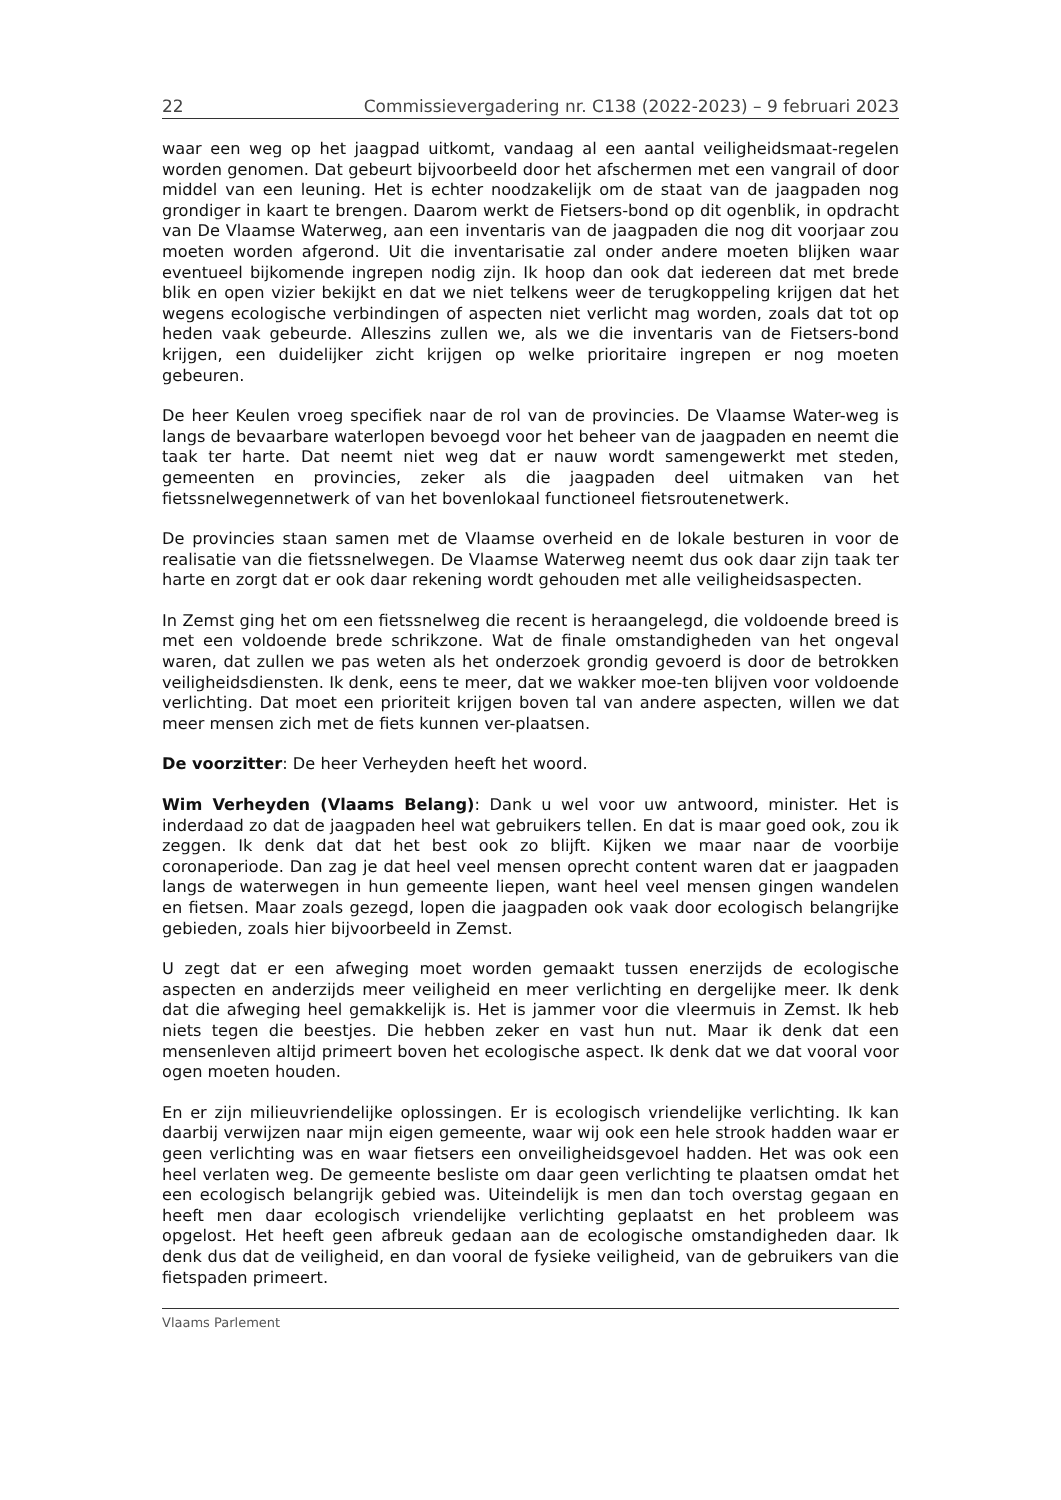22 Commissievergadering nr. C138 (2022-2023) – 9 februari 2023
waar een weg op het jaagpad uitkomt, vandaag al een aantal veiligheidsmaat-regelen worden genomen. Dat gebeurt bijvoorbeeld door het afschermen met een vangrail of door middel van een leuning. Het is echter noodzakelijk om de staat van de jaagpaden nog grondiger in kaart te brengen. Daarom werkt de Fietsers-bond op dit ogenblik, in opdracht van De Vlaamse Waterweg, aan een inventaris van de jaagpaden die nog dit voorjaar zou moeten worden afgerond. Uit die inventarisatie zal onder andere moeten blijken waar eventueel bijkomende ingrepen nodig zijn. Ik hoop dan ook dat iedereen dat met brede blik en open vizier bekijkt en dat we niet telkens weer de terugkoppeling krijgen dat het wegens ecologische verbindingen of aspecten niet verlicht mag worden, zoals dat tot op heden vaak gebeurde. Alleszins zullen we, als we die inventaris van de Fietsers-bond krijgen, een duidelijker zicht krijgen op welke prioritaire ingrepen er nog moeten gebeuren.
De heer Keulen vroeg specifiek naar de rol van de provincies. De Vlaamse Water-weg is langs de bevaarbare waterlopen bevoegd voor het beheer van de jaagpaden en neemt die taak ter harte. Dat neemt niet weg dat er nauw wordt samengewerkt met steden, gemeenten en provincies, zeker als die jaagpaden deel uitmaken van het fietssnelwegennetwerk of van het bovenlokaal functioneel fietsroutenetwerk.
De provincies staan samen met de Vlaamse overheid en de lokale besturen in voor de realisatie van die fietssnelwegen. De Vlaamse Waterweg neemt dus ook daar zijn taak ter harte en zorgt dat er ook daar rekening wordt gehouden met alle veiligheidsaspecten.
In Zemst ging het om een fietssnelweg die recent is heraangelegd, die voldoende breed is met een voldoende brede schrikzone. Wat de finale omstandigheden van het ongeval waren, dat zullen we pas weten als het onderzoek grondig gevoerd is door de betrokken veiligheidsdiensten. Ik denk, eens te meer, dat we wakker moe-ten blijven voor voldoende verlichting. Dat moet een prioriteit krijgen boven tal van andere aspecten, willen we dat meer mensen zich met de fiets kunnen ver-plaatsen.
De voorzitter: De heer Verheyden heeft het woord.
Wim Verheyden (Vlaams Belang): Dank u wel voor uw antwoord, minister. Het is inderdaad zo dat de jaagpaden heel wat gebruikers tellen. En dat is maar goed ook, zou ik zeggen. Ik denk dat dat het best ook zo blijft. Kijken we maar naar de voorbije coronaperiode. Dan zag je dat heel veel mensen oprecht content waren dat er jaagpaden langs de waterwegen in hun gemeente liepen, want heel veel mensen gingen wandelen en fietsen. Maar zoals gezegd, lopen die jaagpaden ook vaak door ecologisch belangrijke gebieden, zoals hier bijvoorbeeld in Zemst.
U zegt dat er een afweging moet worden gemaakt tussen enerzijds de ecologische aspecten en anderzijds meer veiligheid en meer verlichting en dergelijke meer. Ik denk dat die afweging heel gemakkelijk is. Het is jammer voor die vleermuis in Zemst. Ik heb niets tegen die beestjes. Die hebben zeker en vast hun nut. Maar ik denk dat een mensenleven altijd primeert boven het ecologische aspect. Ik denk dat we dat vooral voor ogen moeten houden.
En er zijn milieuvriendelijke oplossingen. Er is ecologisch vriendelijke verlichting. Ik kan daarbij verwijzen naar mijn eigen gemeente, waar wij ook een hele strook hadden waar er geen verlichting was en waar fietsers een onveiligheidsgevoel hadden. Het was ook een heel verlaten weg. De gemeente besliste om daar geen verlichting te plaatsen omdat het een ecologisch belangrijk gebied was. Uiteindelijk is men dan toch overstag gegaan en heeft men daar ecologisch vriendelijke verlichting geplaatst en het probleem was opgelost. Het heeft geen afbreuk gedaan aan de ecologische omstandigheden daar. Ik denk dus dat de veiligheid, en dan vooral de fysieke veiligheid, van de gebruikers van die fietspaden primeert.
Vlaams Parlement